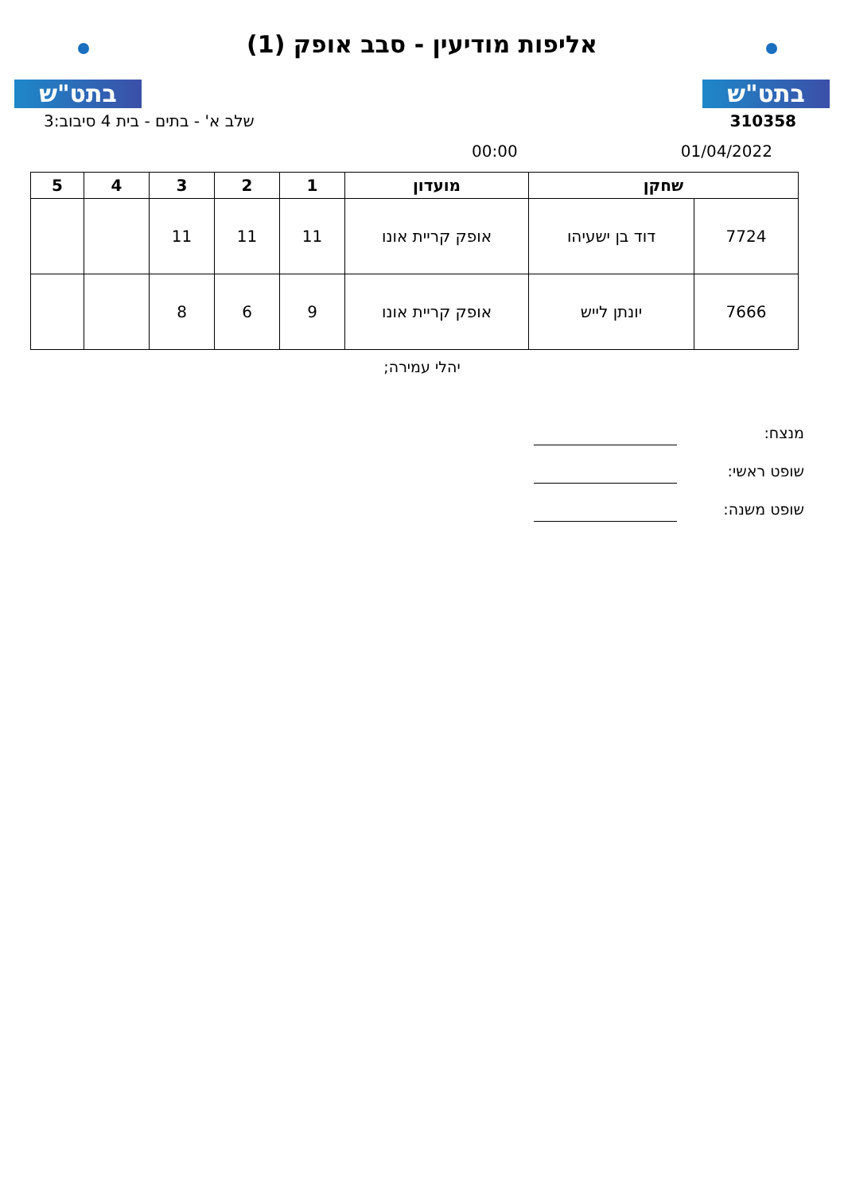בתט"ש
אליפות מודיעין - סבב אופק (1)
בתט"ש
310358 שלב א' - בתים - בית 4 סיבוב:3
01/04/2022 00:00
| שחקן | | מועדון | 1 | 2 | 3 | 4 | 5 |
| --- | --- | --- | --- | --- | --- | --- | --- |
| 7724 | דוד בן ישעיהו | אופק קריית אונו | 11 | 11 | 11 | | |
| 7666 | יונתן לייש | אופק קריית אונו | 9 | 6 | 8 | | |
יהלי עמירה;
מנצח:
שופט ראשי:
שופט משנה: